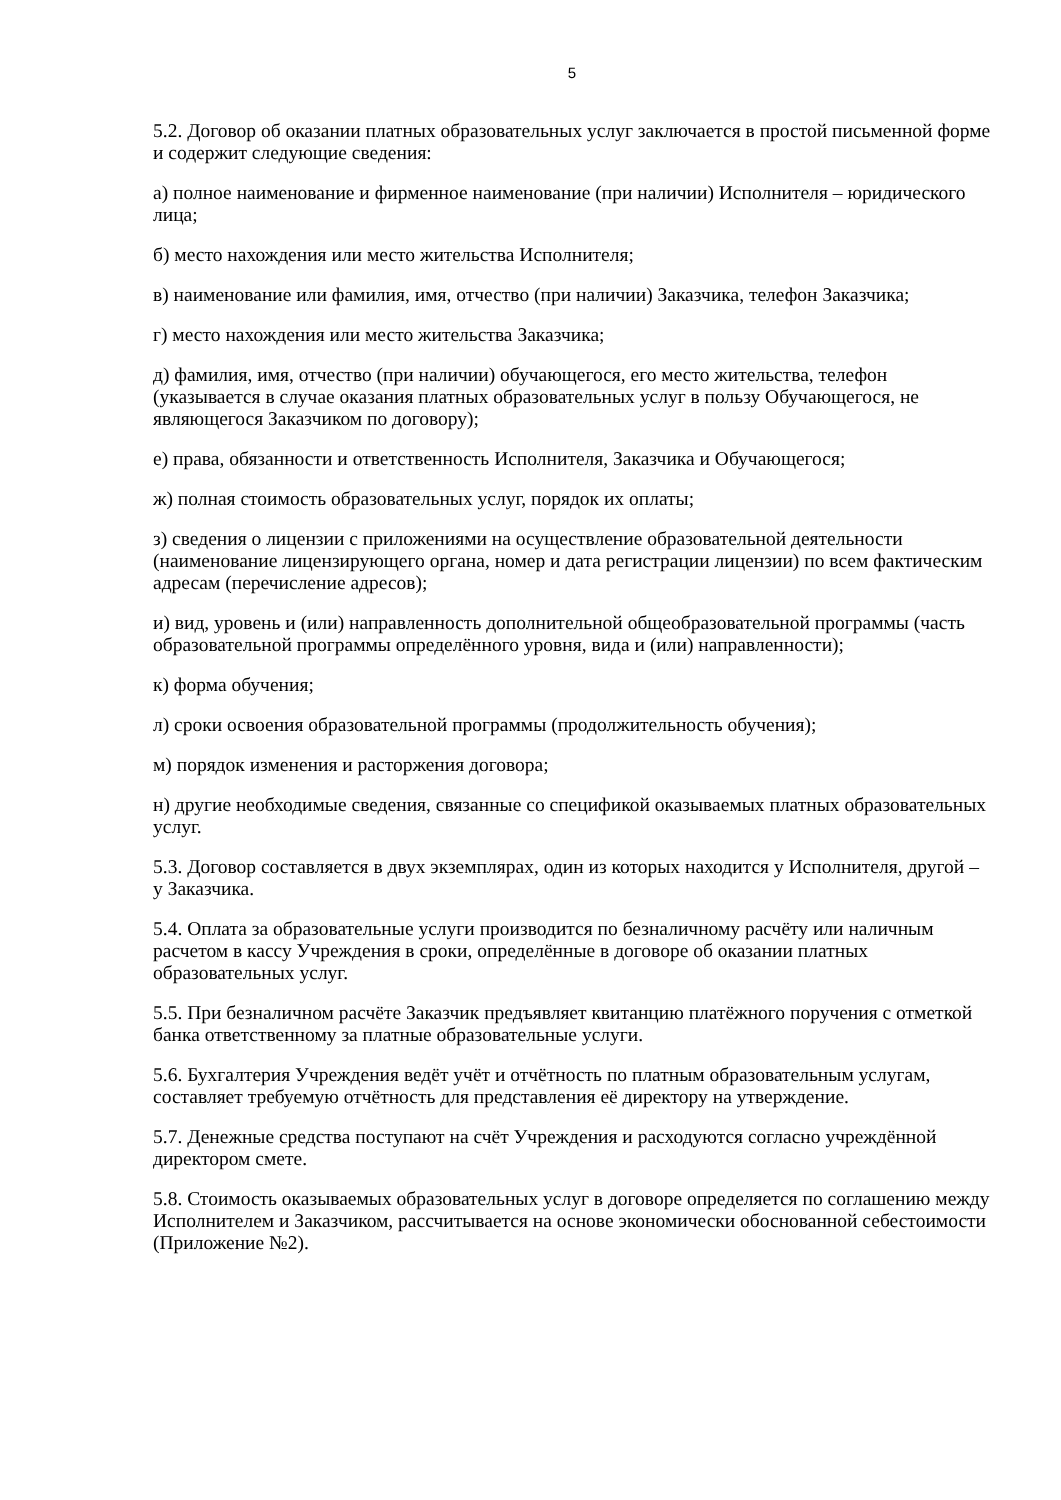5
5.2. Договор об оказании платных образовательных услуг заключается в простой письменной форме и содержит следующие сведения:
а) полное наименование и фирменное наименование (при наличии) Исполнителя – юридического лица;
б) место нахождения или место жительства Исполнителя;
в) наименование или фамилия, имя, отчество (при наличии) Заказчика, телефон Заказчика;
г) место нахождения или место жительства Заказчика;
д) фамилия, имя, отчество (при наличии) обучающегося, его место жительства, телефон (указывается в случае оказания платных образовательных услуг в пользу Обучающегося, не являющегося Заказчиком по договору);
е) права, обязанности и ответственность Исполнителя, Заказчика и Обучающегося;
ж) полная стоимость образовательных услуг, порядок их оплаты;
з) сведения о лицензии с приложениями на осуществление образовательной деятельности (наименование лицензирующего органа, номер и дата регистрации лицензии) по всем фактическим адресам (перечисление адресов);
и) вид, уровень и (или) направленность дополнительной общеобразовательной программы (часть образовательной программы определённого уровня, вида и (или) направленности);
к) форма обучения;
л) сроки освоения образовательной программы (продолжительность обучения);
м) порядок изменения и расторжения договора;
н) другие необходимые сведения, связанные со спецификой оказываемых платных образовательных услуг.
5.3. Договор составляется в двух экземплярах, один из которых находится у Исполнителя, другой – у Заказчика.
5.4. Оплата за образовательные услуги производится по безналичному расчёту или наличным расчетом в кассу Учреждения в сроки, определённые в договоре об оказании платных образовательных услуг.
5.5. При безналичном расчёте Заказчик предъявляет квитанцию платёжного поручения с отметкой банка ответственному за платные образовательные услуги.
5.6. Бухгалтерия Учреждения ведёт учёт и отчётность по платным образовательным услугам, составляет требуемую отчётность для представления её директору на утверждение.
5.7. Денежные средства поступают на счёт Учреждения и расходуются согласно учреждённой директором смете.
5.8. Стоимость оказываемых образовательных услуг в договоре определяется по соглашению между Исполнителем и Заказчиком, рассчитывается на основе экономически обоснованной себестоимости (Приложение №2).